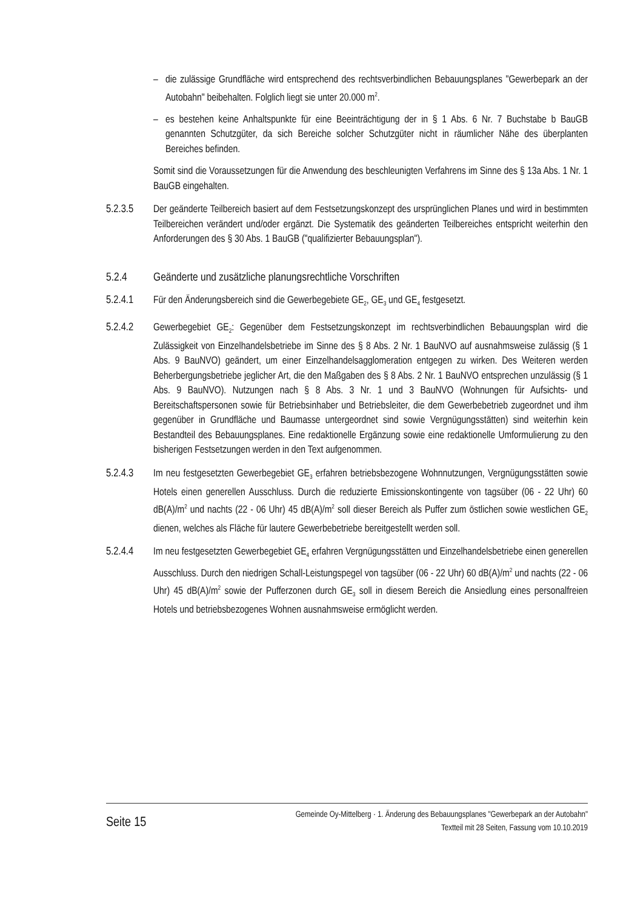– die zulässige Grundfläche wird entsprechend des rechtsverbindlichen Bebauungsplanes "Gewerbepark an der Autobahn" beibehalten. Folglich liegt sie unter 20.000 m<sup>2</sup>.
– es bestehen keine Anhaltspunkte für eine Beeinträchtigung der in § 1 Abs. 6 Nr. 7 Buchstabe b BauGB genannten Schutzgüter, da sich Bereiche solcher Schutzgüter nicht in räumlicher Nähe des überplanten Bereiches befinden.
Somit sind die Voraussetzungen für die Anwendung des beschleunigten Verfahrens im Sinne des § 13a Abs. 1 Nr. 1 BauGB eingehalten.
5.2.3.5 Der geänderte Teilbereich basiert auf dem Festsetzungskonzept des ursprünglichen Planes und wird in bestimmten Teilbereichen verändert und/oder ergänzt. Die Systematik des geänderten Teilbereiches entspricht weiterhin den Anforderungen des § 30 Abs. 1 BauGB ("qualifizierter Bebauungsplan").
5.2.4 Geänderte und zusätzliche planungsrechtliche Vorschriften
5.2.4.1 Für den Änderungsbereich sind die Gewerbegebiete GE<sub>2</sub>, GE<sub>3</sub> und GE<sub>4</sub> festgesetzt.
5.2.4.2 Gewerbegebiet GE<sub>2</sub>: Gegenüber dem Festsetzungskonzept im rechtsverbindlichen Bebauungsplan wird die Zulässigkeit von Einzelhandelsbetriebe im Sinne des § 8 Abs. 2 Nr. 1 BauNVO auf ausnahmsweise zulässig (§ 1 Abs. 9 BauNVO) geändert, um einer Einzelhandelsagglomeration entgegen zu wirken. Des Weiteren werden Beherbergungsbetriebe jeglicher Art, die den Maßgaben des § 8 Abs. 2 Nr. 1 BauNVO entsprechen unzulässig (§ 1 Abs. 9 BauNVO). Nutzungen nach § 8 Abs. 3 Nr. 1 und 3 BauNVO (Wohnungen für Aufsichts- und Bereitschaftspersonen sowie für Betriebsinhaber und Betriebsleiter, die dem Gewerbebetrieb zugeordnet und ihm gegenüber in Grundfläche und Baumasse untergeordnet sind sowie Vergnügungsstätten) sind weiterhin kein Bestandteil des Bebauungsplanes. Eine redaktionelle Ergänzung sowie eine redaktionelle Umformulierung zu den bisherigen Festsetzungen werden in den Text aufgenommen.
5.2.4.3 Im neu festgesetzten Gewerbegebiet GE<sub>3</sub> erfahren betriebsbezogene Wohnnutzungen, Vergnügungsstätten sowie Hotels einen generellen Ausschluss. Durch die reduzierte Emissionskontingente von tagsüber (06 - 22 Uhr) 60 dB(A)/m<sup>2</sup> und nachts (22 - 06 Uhr) 45 dB(A)/m<sup>2</sup> soll dieser Bereich als Puffer zum östlichen sowie westlichen GE<sub>2</sub> dienen, welches als Fläche für lautere Gewerbebetriebe bereitgestellt werden soll.
5.2.4.4 Im neu festgesetzten Gewerbegebiet GE<sub>4</sub> erfahren Vergnügungsstätten und Einzelhandelsbetriebe einen generellen Ausschluss. Durch den niedrigen Schall-Leistungspegel von tagsüber (06 - 22 Uhr) 60 dB(A)/m<sup>2</sup> und nachts (22 - 06 Uhr) 45 dB(A)/m<sup>2</sup> sowie der Pufferzonen durch GE<sub>3</sub> soll in diesem Bereich die Ansiedlung eines personalfreien Hotels und betriebsbezogenes Wohnen ausnahmsweise ermöglicht werden.
Seite 15 Gemeinde Oy-Mittelberg · 1. Änderung des Bebauungsplanes "Gewerbepark an der Autobahn"
Textteil mit 28 Seiten, Fassung vom 10.10.2019